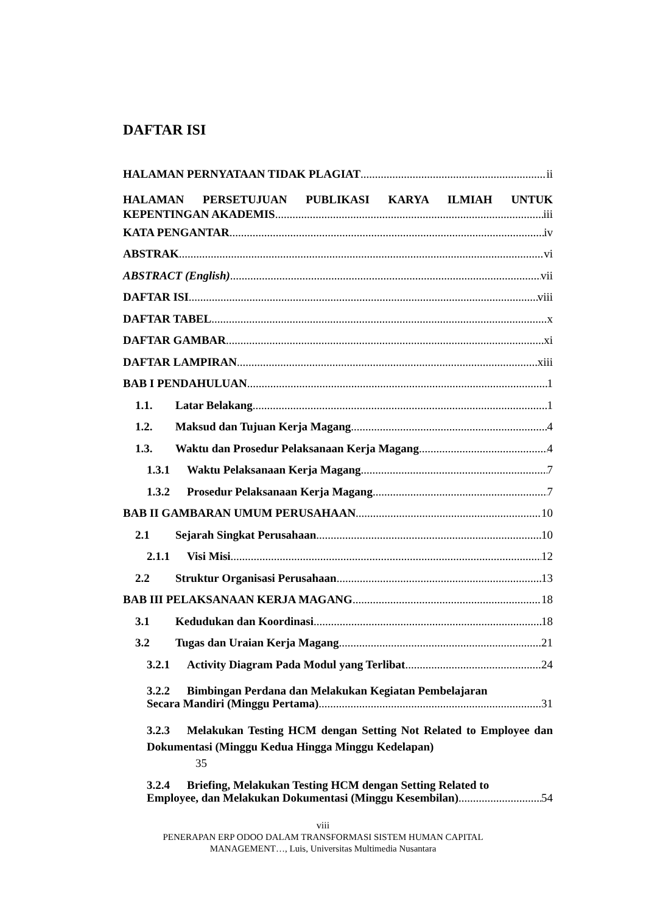DAFTAR ISI
HALAMAN PERNYATAAN TIDAK PLAGIAT ii
HALAMAN PERSETUJUAN PUBLIKASI KARYA ILMIAH UNTUK
KEPENTINGAN AKADEMIS iii
KATA PENGANTAR iv
ABSTRAK vi
ABSTRACT (English) vii
DAFTAR ISI viii
DAFTAR TABEL x
DAFTAR GAMBAR xi
DAFTAR LAMPIRAN xiii
BAB I PENDAHULUAN 1
1.1. Latar Belakang 1
1.2. Maksud dan Tujuan Kerja Magang 4
1.3. Waktu dan Prosedur Pelaksanaan Kerja Magang 4
1.3.1 Waktu Pelaksanaan Kerja Magang 7
1.3.2 Prosedur Pelaksanaan Kerja Magang 7
BAB II GAMBARAN UMUM PERUSAHAAN 10
2.1 Sejarah Singkat Perusahaan 10
2.1.1 Visi Misi 12
2.2 Struktur Organisasi Perusahaan 13
BAB III PELAKSANAAN KERJA MAGANG 18
3.1 Kedudukan dan Koordinasi 18
3.2 Tugas dan Uraian Kerja Magang 21
3.2.1 Activity Diagram Pada Modul yang Terlibat 24
3.2.2 Bimbingan Perdana dan Melakukan Kegiatan Pembelajaran
Secara Mandiri (Minggu Pertama) 31
3.2.3 Melakukan Testing HCM dengan Setting Not Related to Employee dan Dokumentasi (Minggu Kedua Hingga Minggu Kedelapan)
35
3.2.4 Briefing, Melakukan Testing HCM dengan Setting Related to
Employee, dan Melakukan Dokumentasi (Minggu Kesembilan) 54
viii
PENERAPAN ERP ODOO DALAM TRANSFORMASI SISTEM HUMAN CAPITAL
MANAGEMENT…, Luis, Universitas Multimedia Nusantara